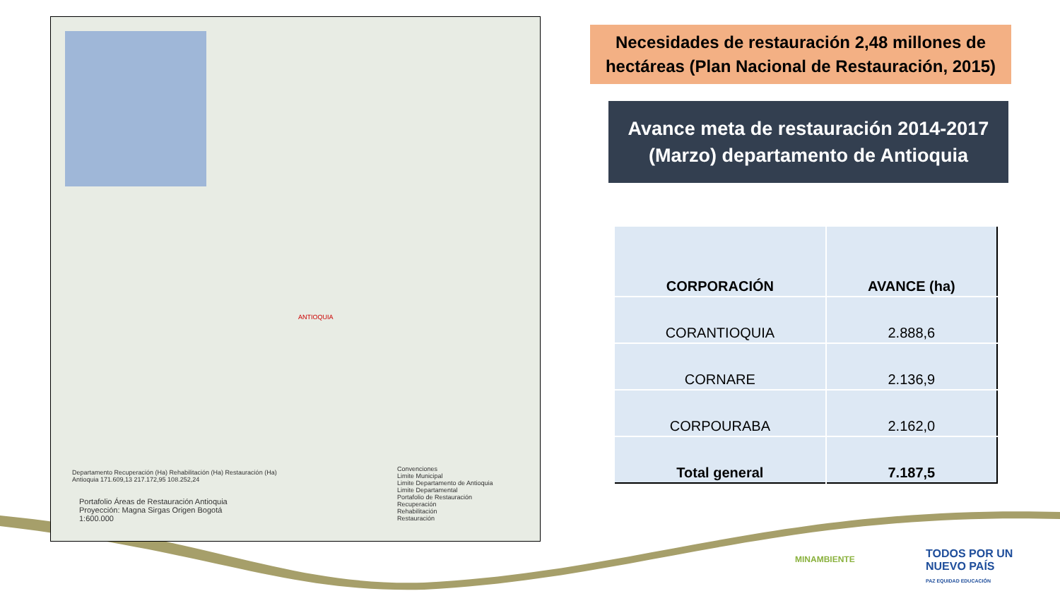ANTIOQUIA
Departamento Recuperación (Ha) Rehabilitación (Ha) Restauración (Ha)
Antioquia 171.609,13 217.172,95 108.252,24
Portafolio Áreas de Restauración Antioquia
Proyección: Magna Sirgas Origen Bogotá
1:600.000
Convenciones
Limite Municipal
Limite Departamento de Antioquia
Limite Departamental
Portafolio de Restauración
Recuperación
Rehabilitación
Restauración
Necesidades de restauración 2,48 millones de hectáreas (Plan Nacional de Restauración, 2015)
Avance meta de restauración 2014-2017 (Marzo) departamento de Antioquia
| CORPORACIÓN | AVANCE (ha) |
| --- | --- |
| CORANTIOQUIA | 2.888,6 |
| CORNARE | 2.136,9 |
| CORPOURABA | 2.162,0 |
| Total general | 7.187,5 |
MINAMBIENTE
TODOS POR UN
NUEVO PAÍS
PAZ EQUIDAD EDUCACIÓN